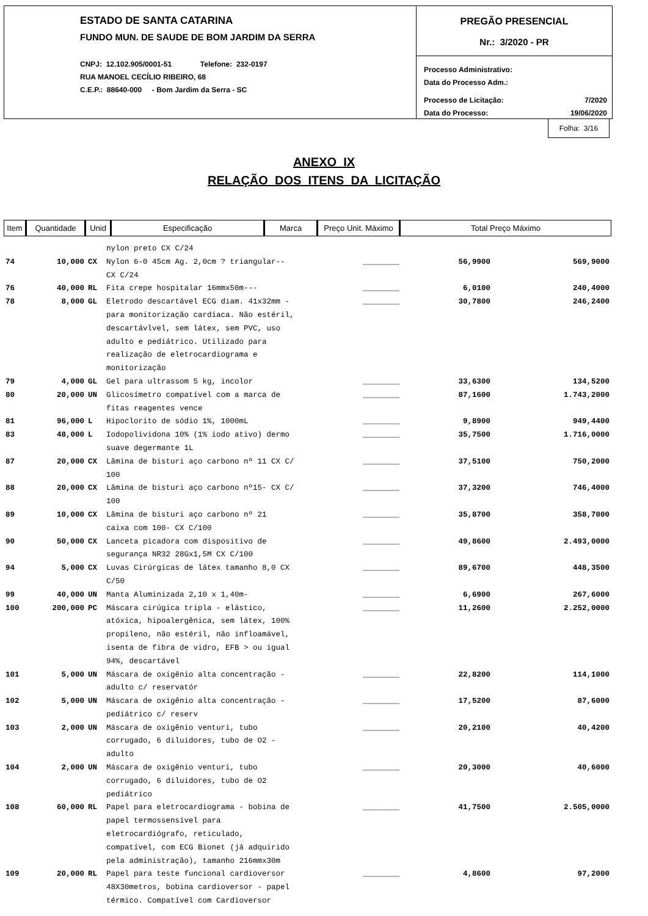ESTADO DE SANTA CATARINA
FUNDO MUN. DE SAUDE DE BOM JARDIM DA SERRA
CNPJ: 12.102.905/0001-51 Telefone: 232-0197
RUA MANOEL CECÍLIO RIBEIRO, 68
C.E.P.: 88640-000 - Bom Jardim da Serra - SC
PREGÃO PRESENCIAL
Nr.: 3/2020 - PR
Processo Administrativo:
Data do Processo Adm.:
Processo de Licitação: 7/2020
Data do Processo: 19/06/2020
Folha: 3/16
ANEXO IX
RELAÇÃO DOS ITENS DA LICITAÇÃO
| Item | Quantidade | Unid | Especificação | Marca | Preço Unit. Máximo | Total Preço Máximo |
| --- | --- | --- | --- | --- | --- | --- |
| | | | nylon preto CX C/24 | | | |
| 74 | 10,000 | CX | Nylon 6-0 45cm Ag. 2,0cm ? triangular-- CX C/24 | ________ | 56,9900 | 569,9000 |
| 76 | 40,000 | RL | Fita crepe hospitalar 16mmx50m--- | ________ | 6,0100 | 240,4000 |
| 78 | 8,000 | GL | Eletrodo descartável ECG diam. 41x32mm - para monitorização cardíaca. Não estéril, descartávlvel, sem látex, sem PVC, uso adulto e pediátrico. Utilizado para realização de eletrocardiograma e monitorização | ________ | 30,7800 | 246,2400 |
| 79 | 4,000 | GL | Gel para ultrassom 5 kg, incolor | ________ | 33,6300 | 134,5200 |
| 80 | 20,000 | UN | Glicosímetro compatível com a marca de fitas reagentes vence | ________ | 87,1600 | 1.743,2000 |
| 81 | 96,000 | L | Hipoclorito de sódio 1%, 1000mL | ________ | 9,8900 | 949,4400 |
| 83 | 48,000 | L | Iodopolividona 10% (1% iodo ativo) dermo suave degermante 1L | ________ | 35,7500 | 1.716,0000 |
| 87 | 20,000 | CX | Lâmina de bisturi aço carbono nº 11 CX C/ 100 | ________ | 37,5100 | 750,2000 |
| 88 | 20,000 | CX | Lâmina de bisturi aço carbono nº15- CX C/ 100 | ________ | 37,3200 | 746,4000 |
| 89 | 10,000 | CX | Lâmina de bisturi aço carbono nº 21 caixa com 100- CX C/100 | ________ | 35,8700 | 358,7000 |
| 90 | 50,000 | CX | Lanceta picadora com dispositivo de segurança NR32 28Gx1,5M CX C/100 | ________ | 49,8600 | 2.493,0000 |
| 94 | 5,000 | CX | Luvas Cirúrgicas de látex tamanho 8,0 CX C/50 | ________ | 89,6700 | 448,3500 |
| 99 | 40,000 | UN | Manta Aluminizada 2,10 x 1,40m- | ________ | 6,6900 | 267,6000 |
| 100 | 200,000 | PC | Máscara cirúgica tripla - elástico, atóxica, hipoalergênica, sem látex, 100% propileno, não estéril, não infloamável, isenta de fibra de vidro, EFB > ou igual 94%, descartável | ________ | 11,2600 | 2.252,0000 |
| 101 | 5,000 | UN | Máscara de oxigênio alta concentração - adulto c/ reservatór | ________ | 22,8200 | 114,1000 |
| 102 | 5,000 | UN | Máscara de oxigênio alta concentração - pediátrico c/ reserv | ________ | 17,5200 | 87,6000 |
| 103 | 2,000 | UN | Máscara de oxigênio venturi, tubo corrugado, 6 diluidores, tubo de O2 - adulto | ________ | 20,2100 | 40,4200 |
| 104 | 2,000 | UN | Máscara de oxigênio venturi, tubo corrugado, 6 diluidores, tubo de O2 pediátrico | ________ | 20,3000 | 40,6000 |
| 108 | 60,000 | RL | Papel para eletrocardiograma - bobina de papel termossensível para eletrocardiógrafo, reticulado, compatível, com ECG Bionet (já adquirido pela administração), tamanho 216mmx30m | ________ | 41,7500 | 2.505,0000 |
| 109 | 20,000 | RL | Papel para teste funcional cardioversor 48X30metros, bobina cardioversor - papel térmico. Compatível com Cardioversor | ________ | 4,8600 | 97,2000 |